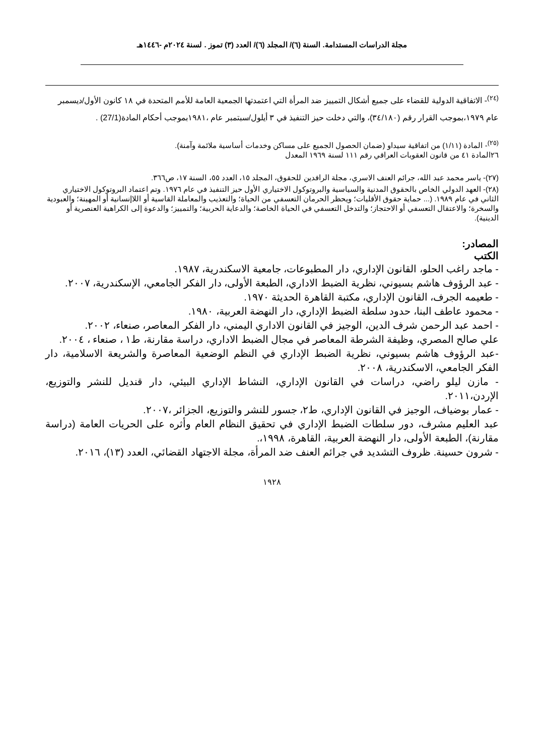مجلة الدراسات المستدامة. السنة (٦)/ المجلد (٦)/ العدد (٣) تموز . لسنة ٢٠٢٤م -١٤٤٦هـ
<sup>(٢٤)</sup>- الاتفاقية الدولية للقضاء على جميع أشكال التمييز ضد المرأة التي اعتمدتها الجمعية العامة للأمم المتحدة في ١٨ كانون الأول/ديسمبر عام ١٩٧٩،بموجب القرار رقم (٣٤/١٨٠)، والتي دخلت حيز التنفيذ في ٣ أيلول/سبتمبر عام ،١٩٨١بموجب أحكام المادة(27/1) .
<sup>(٢٥)</sup>- المادة (١/١١) من اتفاقية سيداو (ضمان الحصول الجميع على مساكن وخدمات أساسية ملائمة وآمنة).
٢٦المادة ٤١ من قانون العقوبات العراقي رقم ١١١ لسنة ١٩٦٩ المعدل
(٢٧)- ياسر محمد عبد الله، جرائم العنف الاسري، مجلة الرافدين للحقوق، المجلد ١٥، العدد ٥٥، السنة ١٧، ص٣٦٦.
(٢٨)- العهد الدولي الخاص بالحقوق المدنية والسياسية والبروتوكول الاختياري الأول حيز التنفيذ في عام ١٩٧٦. وتم اعتماد البروتوكول الاختياري الثاني في عام ١٩٨٩. (... حماية حقوق الأقليات؛ ويحظر الحرمان التعسفي من الحياة؛ والتعذيب والمعاملة القاسية أو اللاإنسانية أو المهينة؛ والعبودية والسخرة؛ والاعتقال التعسفي أو الاحتجاز؛ والتدخل التعسفي في الحياة الخاصة؛ والدعاية الحربية؛ والتمييز؛ والدعوة إلى الكراهية العنصرية أو الدينية).
المصادر:
الكتب
- ماجد راغب الحلو، القانون الإداري، دار المطبوعات، جامعية الاسكندرية، ١٩٨٧.
- عبد الرؤوف هاشم بسيوني، نظرية الضبط الاداري، الطبعة الأولى، دار الفكر الجامعي، الإسكندرية، ٢٠٠٧.
- طعيمه الجرف، القانون الإداري، مكتبة القاهرة الحديثة ١٩٧٠.
- محمود عاطف البنا، حدود سلطة الضبط الإداري، دار النهضة العربية، ١٩٨٠.
- احمد عبد الرحمن شرف الدين، الوجيز في القانون الاداري اليمني، دار الفكر المعاصر، صنعاء، ٢٠٠٢.
علي صالح المصري، وظيفة الشرطة المعاصر في مجال الضبط الاداري، دراسة مقارنة، ط١ ، صنعاء ، ٢٠٠٤.
-عبد الرؤوف هاشم بسيوني، نظرية الضبط الإداري في النظم الوضعية المعاصرة والشريعة الاسلامية، دار الفكر الجامعي، الاسكندرية، ٢٠٠٨.
- مازن ليلو راضي، دراسات في القانون الإداري، النشاط الإداري البيئي، دار قنديل للنشر والتوزيع، الإردن،٢٠١١.
- عمار بوضياف، الوجيز في القانون الإداري، ط٢، جسور للنشر والتوزيع، الجزائر ،٢٠٠٧.
عبد العليم مشرف، دور سلطات الضبط الإداري في تحقيق النظام العام وأثره على الحريات العامة (دراسة مقارنة)، الطبعة الأولى، دار النهضة العربية، القاهرة، ١٩٩٨،.
- شرون حسينة. ظروف التشديد في جرائم العنف ضد المرأة، مجلة الاجتهاد القضائي، العدد (١٣)، ٢٠١٦.
١٩٢٨